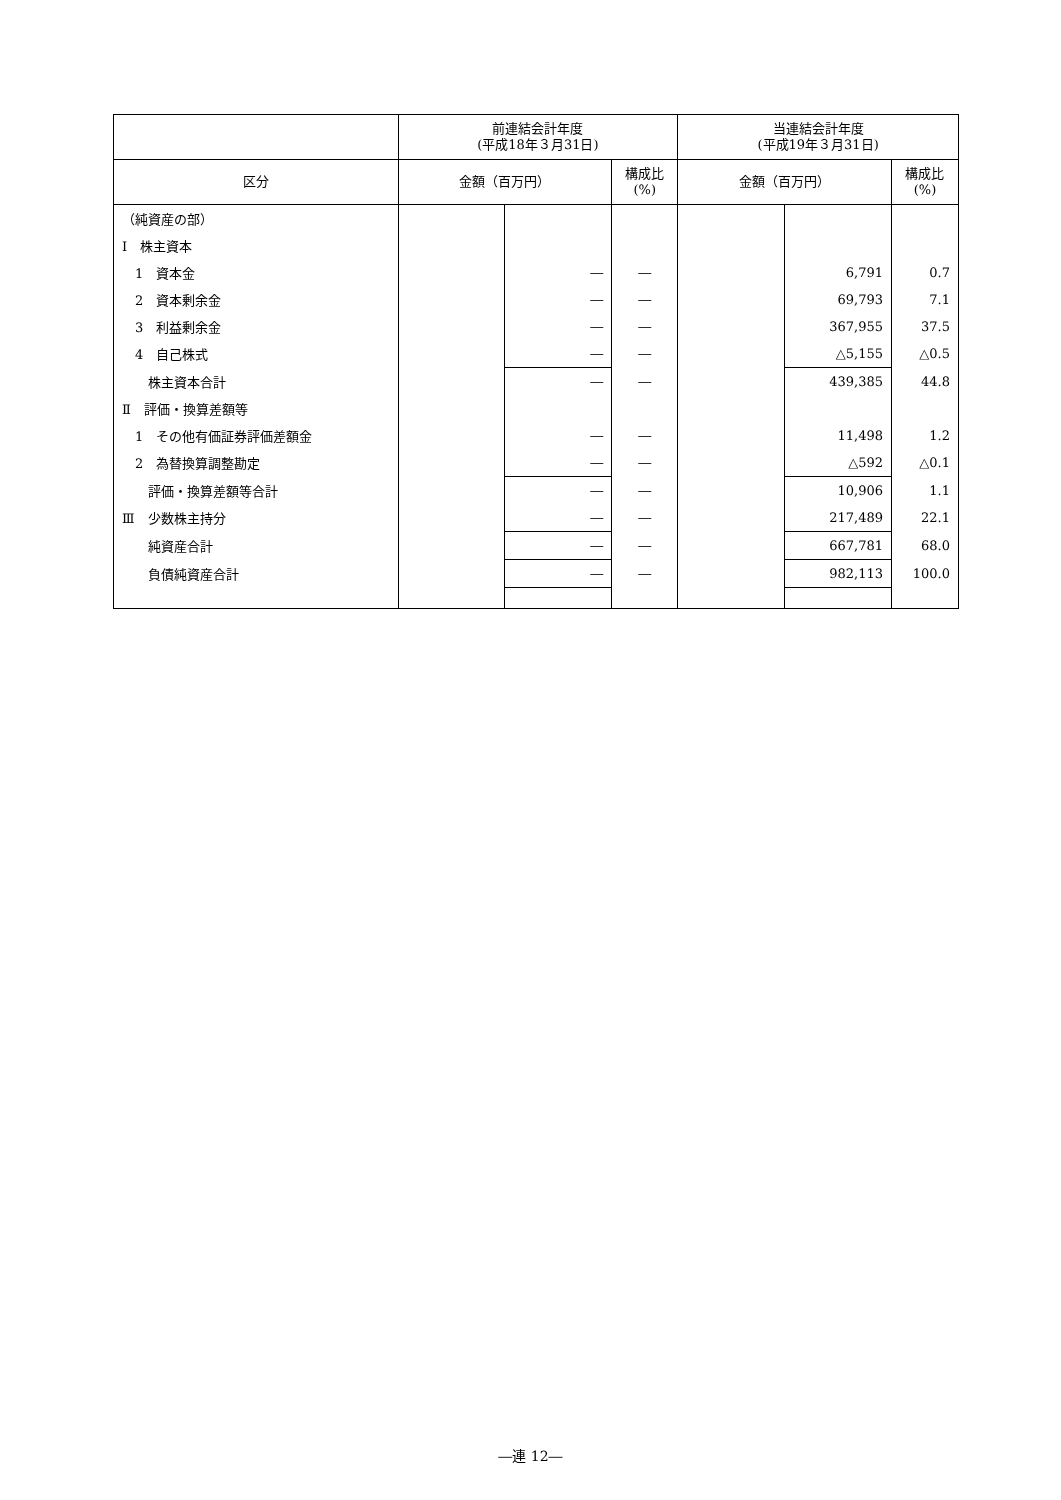| | 前連結会計年度 (平成18年３月31日) | | | 当連結会計年度 (平成19年３月31日) | | |
| --- | --- | --- | --- | --- | --- | --- |
| 区分 | 金額（百万円） | | 構成比 (%) | 金額（百万円） | | 構成比 (%) |
| （純資産の部） | | | | | | |
| Ⅰ 株主資本 | | | | | | |
| 1 資本金 | | ― | ― | | 6,791 | 0.7 |
| 2 資本剰余金 | | ― | ― | | 69,793 | 7.1 |
| 3 利益剰余金 | | ― | ― | | 367,955 | 37.5 |
| 4 自己株式 | | ― | ― | | △5,155 | △0.5 |
| 株主資本合計 | | ― | ― | | 439,385 | 44.8 |
| Ⅱ 評価・換算差額等 | | | | | | |
| 1 その他有価証券評価差額金 | | ― | ― | | 11,498 | 1.2 |
| 2 為替換算調整勘定 | | ― | ― | | △592 | △0.1 |
| 評価・換算差額等合計 | | ― | ― | | 10,906 | 1.1 |
| Ⅲ 少数株主持分 | | ― | ― | | 217,489 | 22.1 |
| 純資産合計 | | ― | ― | | 667,781 | 68.0 |
| 負債純資産合計 | | ― | ― | | 982,113 | 100.0 |
―連 12―